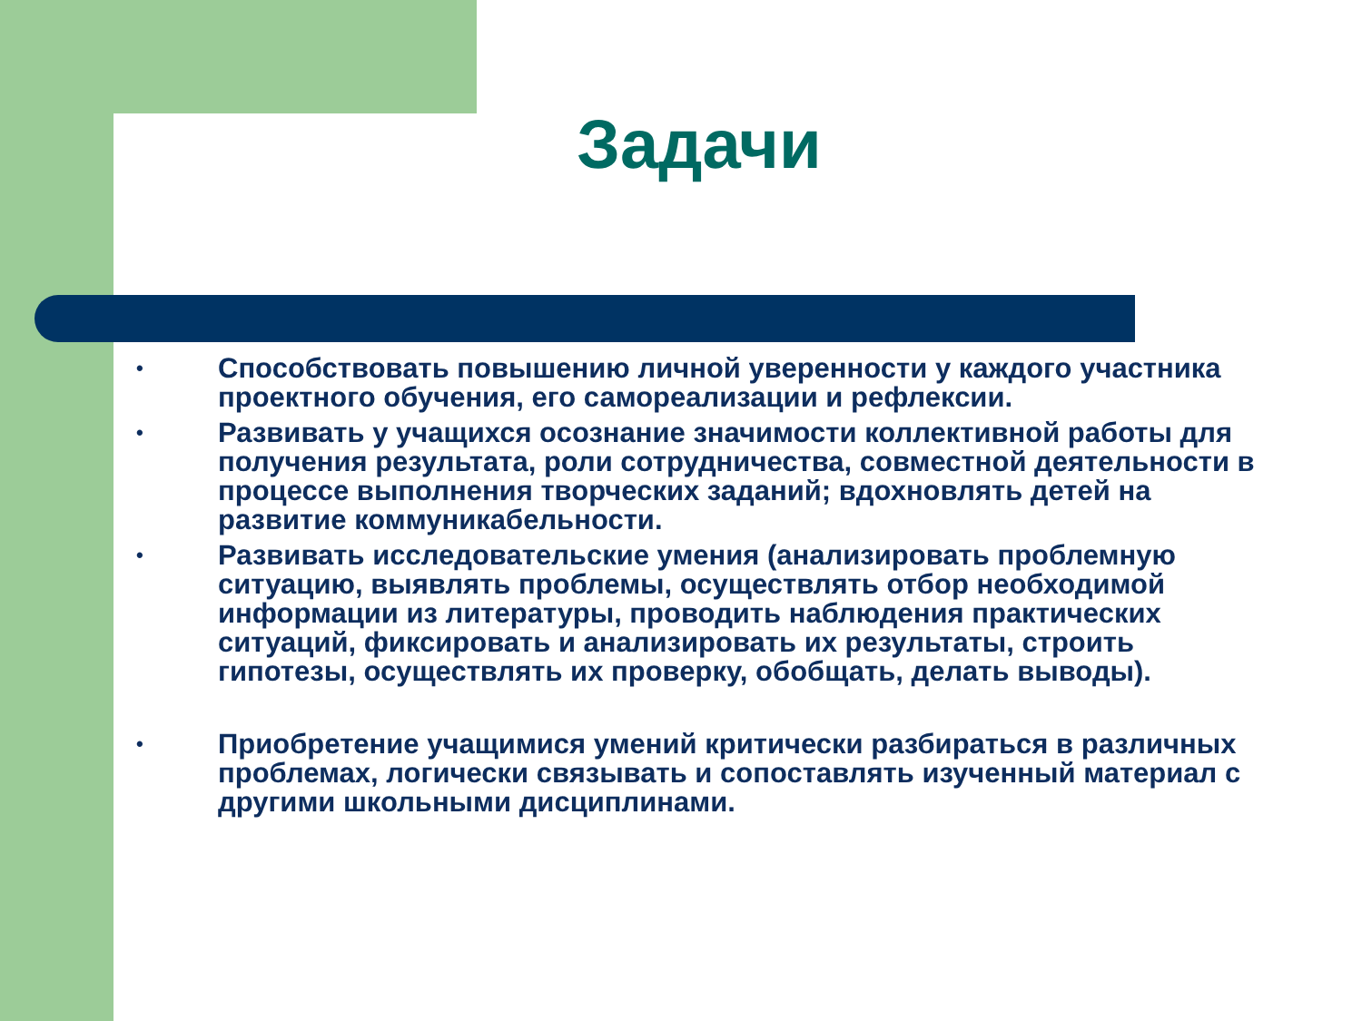Задачи
• Способствовать повышению личной уверенности у каждого участника проектного обучения, его самореализации и рефлексии.
• Развивать у учащихся осознание значимости коллективной работы для получения результата, роли сотрудничества, совместной деятельности в процессе выполнения творческих заданий; вдохновлять детей на развитие коммуникабельности.
• Развивать исследовательские умения (анализировать проблемную ситуацию, выявлять проблемы, осуществлять отбор необходимой информации из литературы, проводить наблюдения практических ситуаций, фиксировать и анализировать их результаты, строить гипотезы, осуществлять их проверку, обобщать, делать выводы).
• Приобретение учащимися умений критически разбираться в различных проблемах, логически связывать и сопоставлять изученный материал с другими школьными дисциплинами.